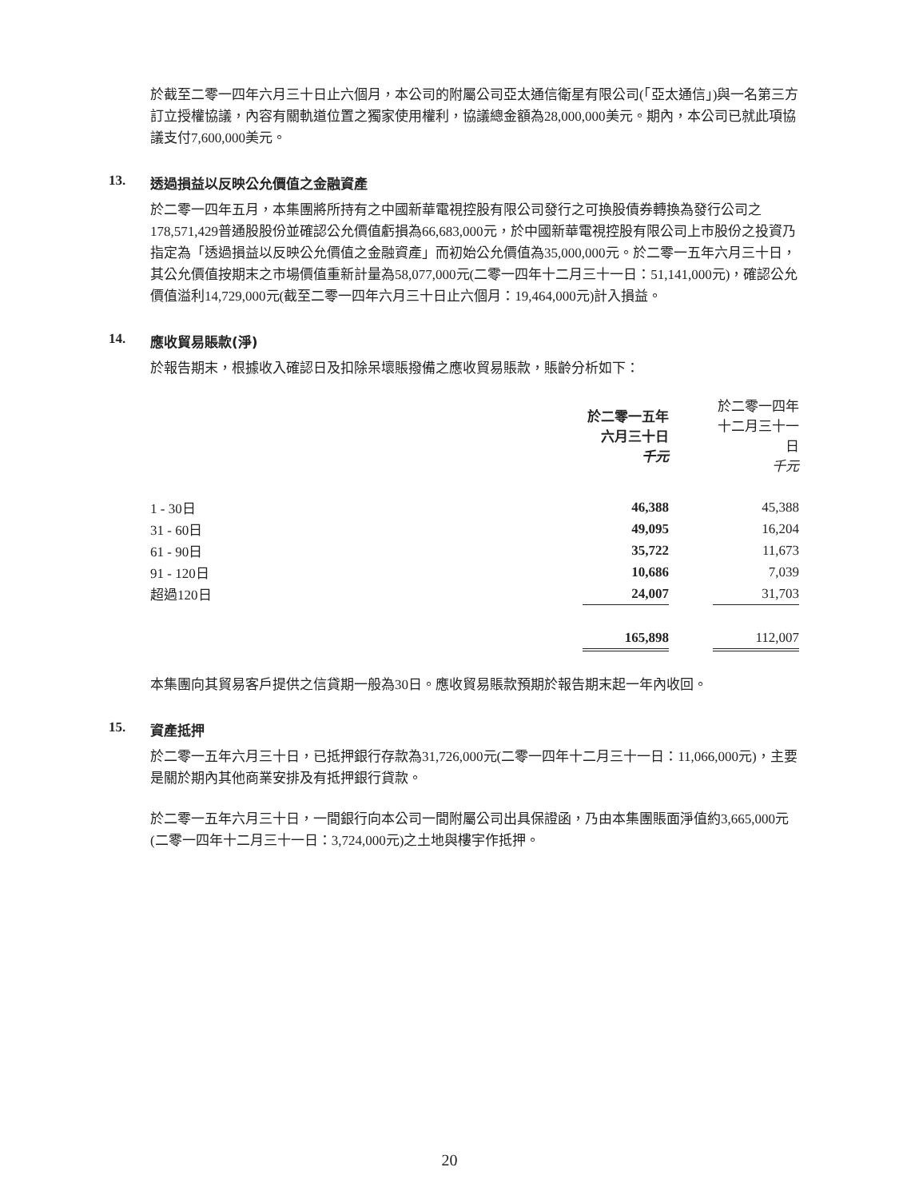於截至二零一四年六月三十日止六個月，本公司的附屬公司亞太通信衛星有限公司(「亞太通信」)與一名第三方訂立授權協議，內容有關軌道位置之獨家使用權利，協議總金額為28,000,000美元。期內，本公司已就此項協議支付7,600,000美元。
13. 透過損益以反映公允價值之金融資產
於二零一四年五月，本集團將所持有之中國新華電視控股有限公司發行之可換股債券轉換為發行公司之178,571,429普通股股份並確認公允價值虧損為66,683,000元，於中國新華電視控股有限公司上市股份之投資乃指定為「透過損益以反映公允價值之金融資產」而初始公允價值為35,000,000元。於二零一五年六月三十日，其公允價值按期末之市場價值重新計量為58,077,000元(二零一四年十二月三十一日：51,141,000元)，確認公允價值溢利14,729,000元(截至二零一四年六月三十日止六個月：19,464,000元)計入損益。
14. 應收貿易賬款(淨)
於報告期末，根據收入確認日及扣除呆壞賬撥備之應收貿易賬款，賬齡分析如下：
| | 於二零一五年 六月三十日 千元 | | 於二零一四年 十二月三十一日 千元 |
| 1 - 30日 | 46,388 | | 45,388 |
| 31 - 60日 | 49,095 | | 16,204 |
| 61 - 90日 | 35,722 | | 11,673 |
| 91 - 120日 | 10,686 | | 7,039 |
| 超過120日 | 24,007 | | 31,703 |
| | 165,898 | | 112,007 |
本集團向其貿易客戶提供之信貸期一般為30日。應收貿易賬款預期於報告期末起一年內收回。
15. 資產抵押
於二零一五年六月三十日，已抵押銀行存款為31,726,000元(二零一四年十二月三十一日：11,066,000元)，主要是關於期內其他商業安排及有抵押銀行貸款。
於二零一五年六月三十日，一間銀行向本公司一間附屬公司出具保證函，乃由本集團賬面淨值約3,665,000元(二零一四年十二月三十一日：3,724,000元)之土地與樓宇作抵押。
20